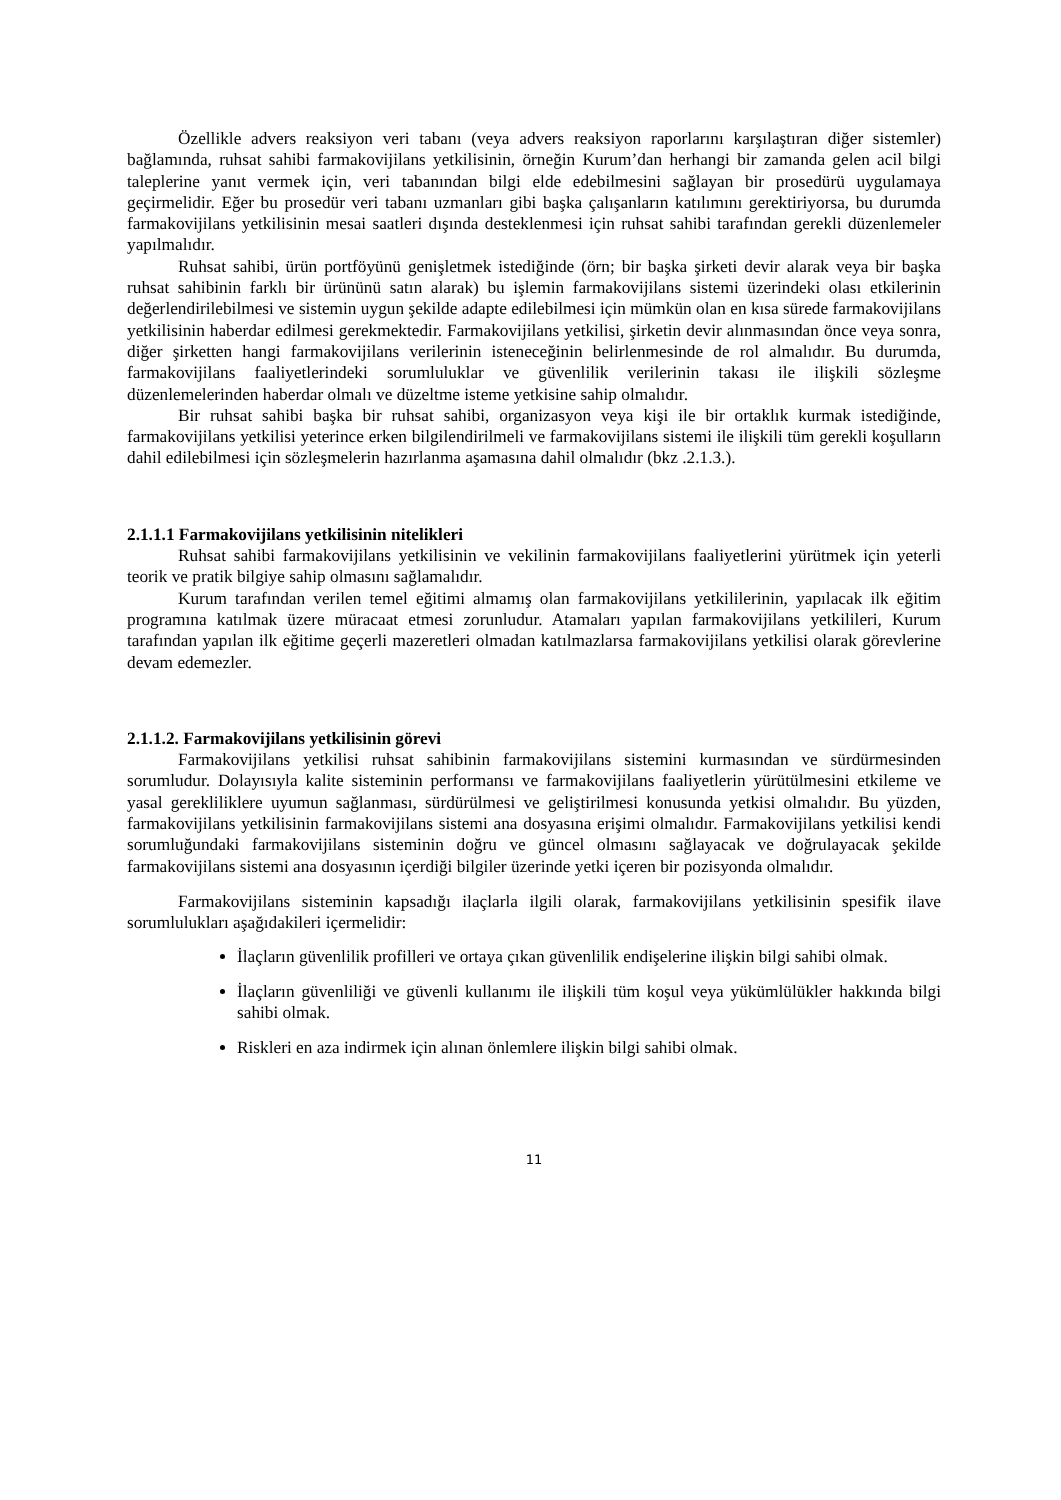Özellikle advers reaksiyon veri tabanı (veya advers reaksiyon raporlarını karşılaştıran diğer sistemler) bağlamında, ruhsat sahibi farmakovijilans yetkilisinin, örneğin Kurum’dan herhangi bir zamanda gelen acil bilgi taleplerine yanıt vermek için, veri tabanından bilgi elde edebilmesini sağlayan bir prosedürü uygulamaya geçirmelidir. Eğer bu prosedür veri tabanı uzmanları gibi başka çalışanların katılımını gerektiriyorsa, bu durumda farmakovijilans yetkilisinin mesai saatleri dışında desteklenmesi için ruhsat sahibi tarafından gerekli düzenlemeler yapılmalıdır.
Ruhsat sahibi, ürün portföyünü genişletmek istediğinde (örn; bir başka şirketi devir alarak veya bir başka ruhsat sahibinin farklı bir ürününü satın alarak) bu işlemin farmakovijilans sistemi üzerindeki olası etkilerinin değerlendirilebilmesi ve sistemin uygun şekilde adapte edilebilmesi için mümkün olan en kısa sürede farmakovijilans yetkilisinin haberdar edilmesi gerekmektedir. Farmakovijilans yetkilisi, şirketin devir alınmasından önce veya sonra, diğer şirketten hangi farmakovijilans verilerinin isteneceğinin belirlenmesinde de rol almalıdır. Bu durumda, farmakovijilans faaliyetlerindeki sorumluluklar ve güvenlilik verilerinin takası ile ilişkili sözleşme düzenlemelerinden haberdar olmalı ve düzeltme isteme yetkisine sahip olmalıdır.
Bir ruhsat sahibi başka bir ruhsat sahibi, organizasyon veya kişi ile bir ortaklık kurmak istediğinde, farmakovijilans yetkilisi yeterince erken bilgilendirilmeli ve farmakovijilans sistemi ile ilişkili tüm gerekli koşulların dahil edilebilmesi için sözleşmelerin hazırlanma aşamasına dahil olmalıdır (bkz .2.1.3.).
2.1.1.1 Farmakovijilans yetkilisinin nitelikleri
Ruhsat sahibi farmakovijilans yetkilisinin ve vekilinin farmakovijilans faaliyetlerini yürütmek için yeterli teorik ve pratik bilgiye sahip olmasını sağlamalıdır.
Kurum tarafından verilen temel eğitimi almamış olan farmakovijilans yetkililerinin, yapılacak ilk eğitim programına katılmak üzere müracaat etmesi zorunludur. Atamaları yapılan farmakovijilans yetkilileri, Kurum tarafından yapılan ilk eğitime geçerli mazeretleri olmadan katılmazlarsa farmakovijilans yetkilisi olarak görevlerine devam edemezler.
2.1.1.2. Farmakovijilans yetkilisinin görevi
Farmakovijilans yetkilisi ruhsat sahibinin farmakovijilans sistemini kurmasından ve sürdürmesinden sorumludur. Dolayısıyla kalite sisteminin performansı ve farmakovijilans faaliyetlerin yürütülmesini etkileme ve yasal gerekliliklere uyumun sağlanması, sürdürülmesi ve geliştirilmesi konusunda yetkisi olmalıdır. Bu yüzden, farmakovijilans yetkilisinin farmakovijilans sistemi ana dosyasına erişimi olmalıdır. Farmakovijilans yetkilisi kendi sorumluğundaki farmakovijilans sisteminin doğru ve güncel olmasını sağlayacak ve doğrulayacak şekilde farmakovijilans sistemi ana dosyasının içerdiği bilgiler üzerinde yetki içeren bir pozisyonda olmalıdır.
Farmakovijilans sisteminin kapsadığı ilaçlarla ilgili olarak, farmakovijilans yetkilisinin spesifik ilave sorumlulukları aşağıdakileri içermelidir:
İlaçların güvenlilik profilleri ve ortaya çıkan güvenlilik endişelerine ilişkin bilgi sahibi olmak.
İlaçların güvenliliği ve güvenli kullanımı ile ilişkili tüm koşul veya yükümlülükler hakkında bilgi sahibi olmak.
Riskleri en aza indirmek için alınan önlemlere ilişkin bilgi sahibi olmak.
11